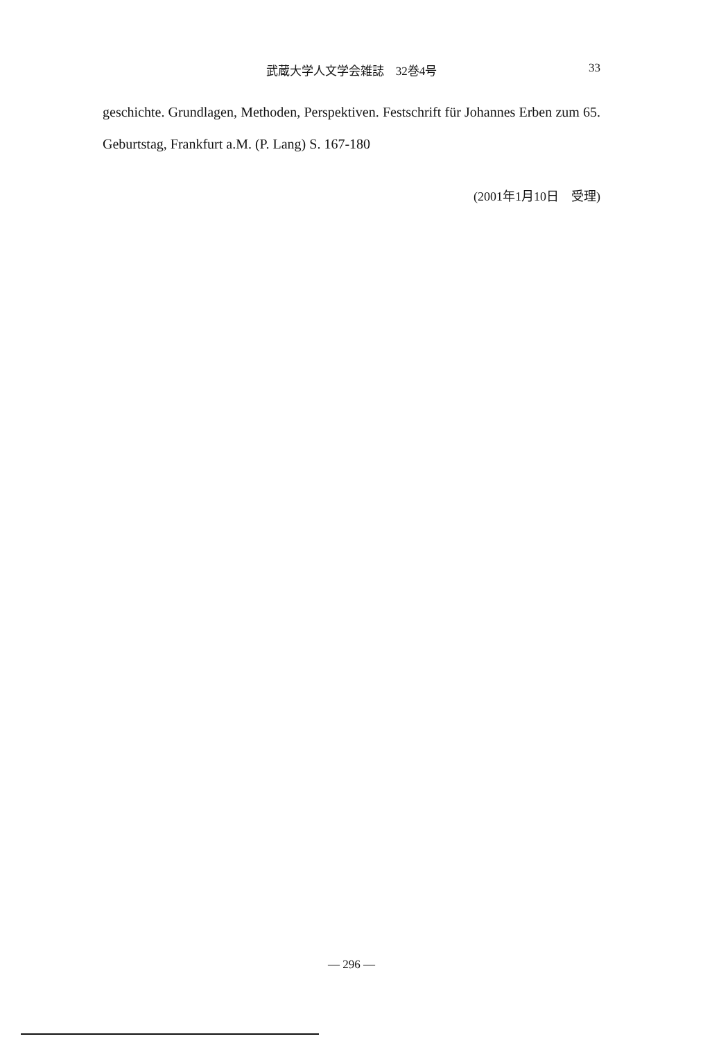武蔵大学人文学会雑誌　32巻4号
33
geschichte. Grundlagen, Methoden, Perspektiven. Festschrift für Johannes Erben zum 65. Geburtstag, Frankfurt a.M. (P. Lang) S. 167-180
(2001年1月10日　受理)
— 296 —